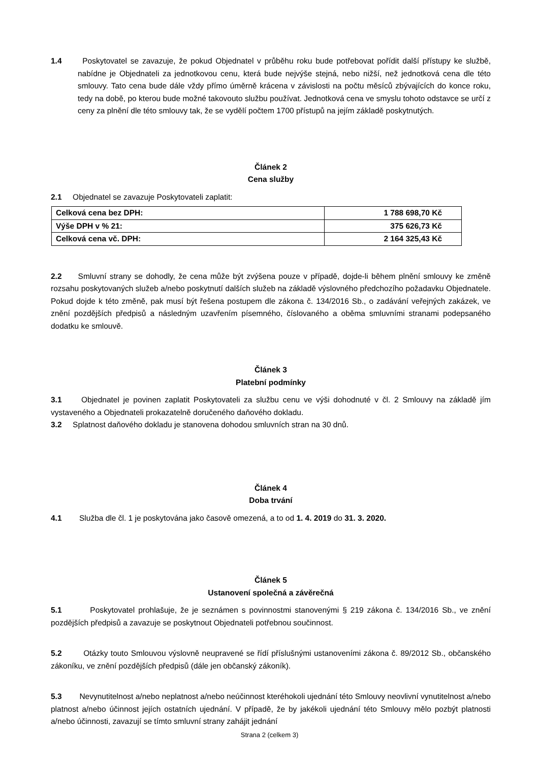1.4 Poskytovatel se zavazuje, že pokud Objednatel v průběhu roku bude potřebovat pořídit další přístupy ke službě, nabídne je Objednateli za jednotkovou cenu, která bude nejvýše stejná, nebo nižší, než jednotková cena dle této smlouvy. Tato cena bude dále vždy přímo úměrně krácena v závislosti na počtu měsíců zbývajících do konce roku, tedy na době, po kterou bude možné takovouto službu používat. Jednotková cena ve smyslu tohoto odstavce se určí z ceny za plnění dle této smlouvy tak, že se vydělí počtem 1700 přístupů na jejím základě poskytnutých.
Článek 2
Cena služby
2.1 Objednatel se zavazuje Poskytovateli zaplatit:
| Celková cena bez DPH: | 1 788 698,70 Kč |
| Výše DPH v % 21: | 375 626,73 Kč |
| Celková cena vč. DPH: | 2 164 325,43 Kč |
2.2 Smluvní strany se dohodly, že cena může být zvýšena pouze v případě, dojde-li během plnění smlouvy ke změně rozsahu poskytovaných služeb a/nebo poskytnutí dalších služeb na základě výslovného předchozího požadavku Objednatele. Pokud dojde k této změně, pak musí být řešena postupem dle zákona č. 134/2016 Sb., o zadávání veřejných zakázek, ve znění pozdějších předpisů a následným uzavřením písemného, číslovaného a oběma smluvními stranami podepsaného dodatku ke smlouvě.
Článek 3
Platební podmínky
3.1 Objednatel je povinen zaplatit Poskytovateli za službu cenu ve výši dohodnuté v čl. 2 Smlouvy na základě jím vystaveného a Objednateli prokazatelně doručeného daňového dokladu.
3.2 Splatnost daňového dokladu je stanovena dohodou smluvních stran na 30 dnů.
Článek 4
Doba trvání
4.1 Služba dle čl. 1 je poskytována jako časově omezená, a to od 1. 4. 2019 do 31. 3. 2020.
Článek 5
Ustanovení společná a závěrečná
5.1 Poskytovatel prohlašuje, že je seznámen s povinnostmi stanovenými § 219 zákona č. 134/2016 Sb., ve znění pozdějších předpisů a zavazuje se poskytnout Objednateli potřebnou součinnost.
5.2 Otázky touto Smlouvou výslovně neupravené se řídí příslušnými ustanoveními zákona č. 89/2012 Sb., občanského zákoníku, ve znění pozdějších předpisů (dále jen občanský zákoník).
5.3 Nevynutitelnost a/nebo neplatnost a/nebo neúčinnost kteréhokoli ujednání této Smlouvy neovlivní vynutitelnost a/nebo platnost a/nebo účinnost jejích ostatních ujednání. V případě, že by jakékoli ujednání této Smlouvy mělo pozbýt platnosti a/nebo účinnosti, zavazují se tímto smluvní strany zahájit jednání
Strana 2 (celkem 3)